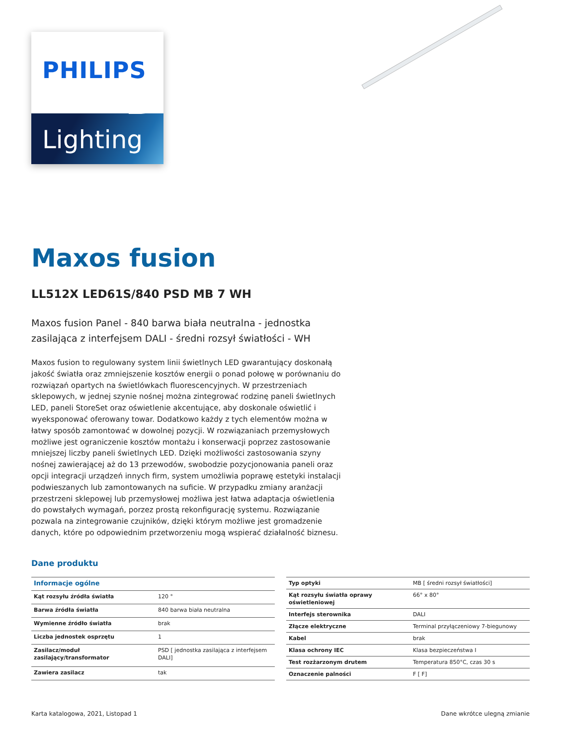PHILIPS
Lighting
Maxos fusion
LL512X LED61S/840 PSD MB 7 WH
Maxos fusion Panel - 840 barwa biała neutralna - jednostka zasilająca z interfejsem DALI - średni rozsył światłości - WH
Maxos fusion to regulowany system linii świetlnych LED gwarantujący doskonałą jakość światła oraz zmniejszenie kosztów energii o ponad połowę w porównaniu do rozwiązań opartych na świetlówkach fluorescencyjnych. W przestrzeniach sklepowych, w jednej szynie nośnej można zintegrować rodzinę paneli świetlnych LED, paneli StoreSet oraz oświetlenie akcentujące, aby doskonale oświetlić i wyeksponować oferowany towar. Dodatkowo każdy z tych elementów można w łatwy sposób zamontować w dowolnej pozycji. W rozwiązaniach przemysłowych możliwe jest ograniczenie kosztów montażu i konserwacji poprzez zastosowanie mniejszej liczby paneli świetlnych LED. Dzięki możliwości zastosowania szyny nośnej zawierającej aż do 13 przewodów, swobodzie pozycjonowania paneli oraz opcji integracji urządzeń innych firm, system umożliwia poprawę estetyki instalacji podwieszanych lub zamontowanych na suficie. W przypadku zmiany aranżacji przestrzeni sklepowej lub przemysłowej możliwa jest łatwa adaptacja oświetlenia do powstałych wymagań, porzez prostą rekonfigurację systemu. Rozwiązanie pozwala na zintegrowanie czujników, dzięki którym możliwe jest gromadzenie danych, które po odpowiednim przetworzeniu mogą wspierać działalność biznesu.
Dane produktu
| Informacje ogólne | |
| --- | --- |
| Kąt rozsyłu źródła światła | 120 ° |
| Barwa źródła światła | 840 barwa biała neutralna |
| Wymienne źródło światła | brak |
| Liczba jednostek osprzętu | 1 |
| Zasilacz/moduł zasilający/transformator | PSD [ jednostka zasilająca z interfejsem DALI] |
| Zawiera zasilacz | tak |
| Typ optyki | MB [ średni rozsył światłości] |
| Kąt rozsyłu światła oprawy oświetleniowej | 66° x 80° |
| Interfejs sterownika | DALI |
| Złącze elektryczne | Terminal przyłączeniowy 7-biegunowy |
| Kabel | brak |
| Klasa ochrony IEC | Klasa bezpieczeństwa I |
| Test rozżarzonym drutem | Temperatura 850°C, czas 30 s |
| Oznaczenie palności | F [ F] |
Karta katalogowa, 2021, Listopad 1 Dane wkrótce ulegną zmianie